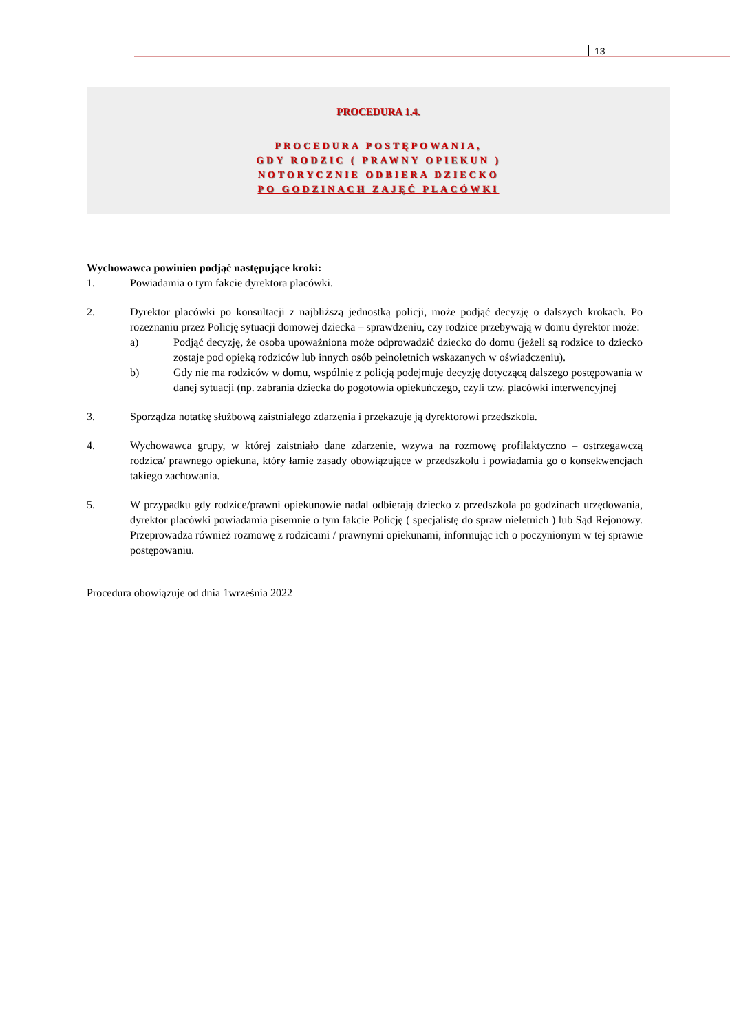13
PROCEDURA 1.4.
PROCEDURA POSTĘPOWANIA,
GDY RODZIC ( PRAWNY OPIEKUN )
NOTORYCZNIE ODBIERA DZIECKO
PO GODZINACH ZAJĘĆ PLACÓWKI
Wychowawca powinien podjąć następujące kroki:
1. Powiadamia o tym fakcie dyrektora placówki.
2. Dyrektor placówki po konsultacji z najbliższą jednostką policji, może podjąć decyzję o dalszych krokach. Po rozeznaniu przez Policję sytuacji domowej dziecka – sprawdzeniu, czy rodzice przebywają w domu dyrektor może:
a) Podjąć decyzję, że osoba upoważniona może odprowadzić dziecko do domu (jeżeli są rodzice to dziecko zostaje pod opieką rodziców lub innych osób pełnoletnich wskazanych w oświadczeniu).
b) Gdy nie ma rodziców w domu, wspólnie z policją podejmuje decyzję dotyczącą dalszego postępowania w danej sytuacji (np. zabrania dziecka do pogotowia opiekuńczego, czyli tzw. placówki interwencyjnej
3. Sporządza notatkę służbową zaistniałego zdarzenia i przekazuje ją dyrektorowi przedszkola.
4. Wychowawca grupy, w której zaistniało dane zdarzenie, wzywa na rozmowę profilaktyczno – ostrzegawczą rodzica/ prawnego opiekuna, który łamie zasady obowiązujące w przedszkolu i powiadamia go o konsekwencjach takiego zachowania.
5. W przypadku gdy rodzice/prawni opiekunowie nadal odbierają dziecko z przedszkola po godzinach urzędowania, dyrektor placówki powiadamia pisemnie o tym fakcie Policję ( specjalistę do spraw nieletnich ) lub Sąd Rejonowy. Przeprowadza również rozmowę z rodzicami / prawnymi opiekunami, informując ich o poczynionym w tej sprawie postępowaniu.
Procedura obowiązuje od dnia 1września 2022